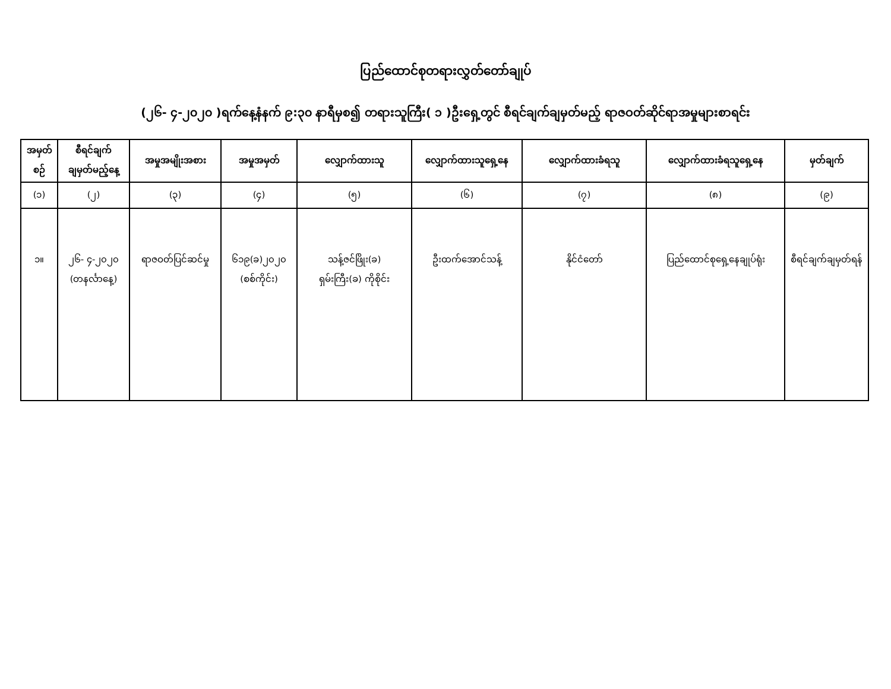ပြည်ထောင်စုတရားလွှတ်တော်ချုပ်
(၂၆- ၄-၂၀၂၀ )ရက်နေ့နံနက် ၉:၃၀ နာရီမှစ၍ တရားသူကြီး( ၁ )ဦးရှေ့တွင် စီရင်ချက်ချမှတ်မည့် ရာဇဝတ်ဆိုင်ရာအမှုများစာရင်း
| အမှတ် စဉ် | စီရင်ချက် ချမှတ်မည့်နေ့ | အမှုအမျိုးအစား | အမှုအမှတ် | လျှောက်ထားသူ | လျှောက်ထားသူရှေ့နေ | လျှောက်ထားခံရသူ | လျှောက်ထားခံရသူရှေ့နေ | မှတ်ချက် |
| --- | --- | --- | --- | --- | --- | --- | --- | --- |
| (၁) | (၂) | (၃) | (၄) | (၅) | (၆) | (၇) | (၈) | (၉) |
| ၁။ | ၂၆- ၄-၂၀၂၀ (တနင်္လာနေ့) | ရာဇဝတ်ပြင်ဆင်မှု | ၆၁၉(ခ)၂၀၂၀ (စစ်ကိုင်း) | သန့်ဇင်ဖြိုး(ခ) ရှမ်းကြီး(ခ) ကိုစိုင်း | ဦးထက်အောင်သန့် | နိုင်ငံတော် | ပြည်ထောင်စုရှေ့နေချုပ်ရုံး | စီရင်ချက်ချမှတ်ရန် |